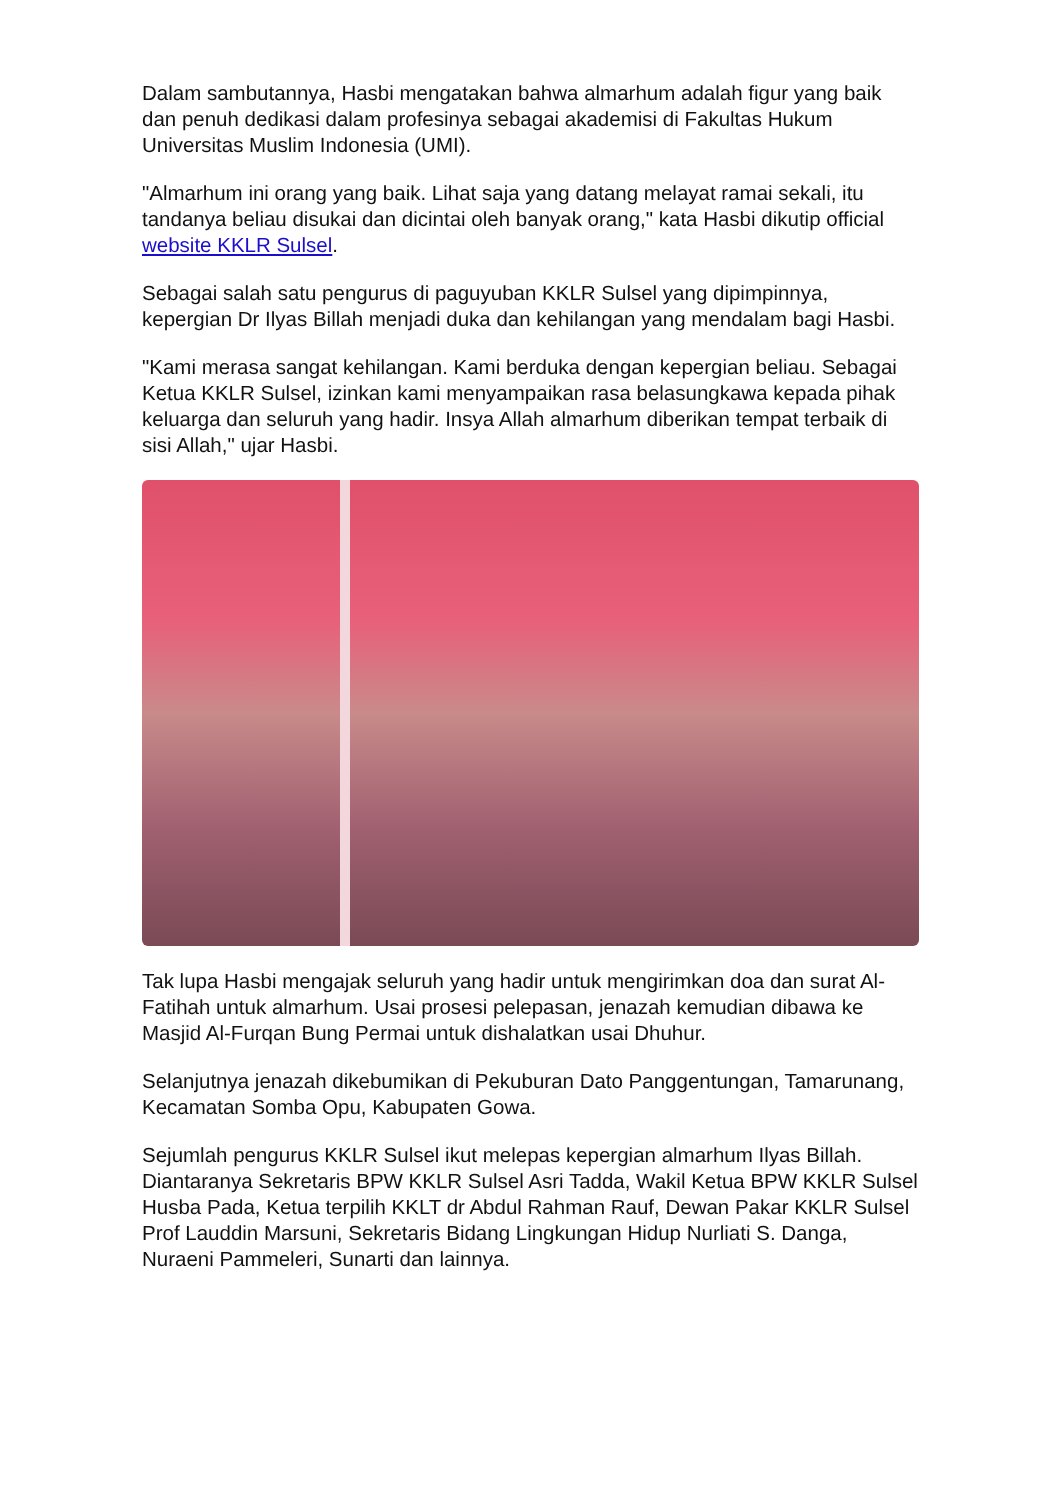Dalam sambutannya, Hasbi mengatakan bahwa almarhum adalah figur yang baik dan penuh dedikasi dalam profesinya sebagai akademisi di Fakultas Hukum Universitas Muslim Indonesia (UMI).
"Almarhum ini orang yang baik. Lihat saja yang datang melayat ramai sekali, itu tandanya beliau disukai dan dicintai oleh banyak orang," kata Hasbi dikutip official website KKLR Sulsel.
Sebagai salah satu pengurus di paguyuban KKLR Sulsel yang dipimpinnya, kepergian Dr Ilyas Billah menjadi duka dan kehilangan yang mendalam bagi Hasbi.
"Kami merasa sangat kehilangan. Kami berduka dengan kepergian beliau. Sebagai Ketua KKLR Sulsel, izinkan kami menyampaikan rasa belasungkawa kepada pihak keluarga dan seluruh yang hadir. Insya Allah almarhum diberikan tempat terbaik di sisi Allah," ujar Hasbi.
Tak lupa Hasbi mengajak seluruh yang hadir untuk mengirimkan doa dan surat Al-Fatihah untuk almarhum. Usai prosesi pelepasan, jenazah kemudian dibawa ke Masjid Al-Furqan Bung Permai untuk dishalatkan usai Dhuhur.
Selanjutnya jenazah dikebumikan di Pekuburan Dato Panggentungan, Tamarunang, Kecamatan Somba Opu, Kabupaten Gowa.
Sejumlah pengurus KKLR Sulsel ikut melepas kepergian almarhum Ilyas Billah. Diantaranya Sekretaris BPW KKLR Sulsel Asri Tadda, Wakil Ketua BPW KKLR Sulsel Husba Pada, Ketua terpilih KKLT dr Abdul Rahman Rauf, Dewan Pakar KKLR Sulsel Prof Lauddin Marsuni, Sekretaris Bidang Lingkungan Hidup Nurliati S. Danga, Nuraeni Pammeleri, Sunarti dan lainnya.